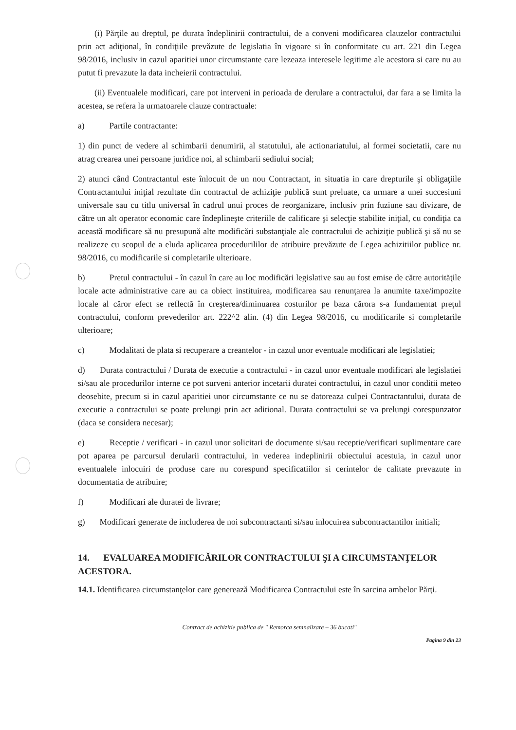(i) Părţile au dreptul, pe durata îndeplinirii contractului, de a conveni modificarea clauzelor contractului prin act adiţional, în condiţiile prevăzute de legislatia în vigoare si în conformitate cu art. 221 din Legea 98/2016, inclusiv in cazul aparitiei unor circumstante care lezeaza interesele legitime ale acestora si care nu au putut fi prevazute la data incheierii contractului.
(ii) Eventualele modificari, care pot interveni in perioada de derulare a contractului, dar fara a se limita la acestea, se refera la urmatoarele clauze contractuale:
a) Partile contractante:
1) din punct de vedere al schimbarii denumirii, al statutului, ale actionariatului, al formei societatii, care nu atrag crearea unei persoane juridice noi, al schimbarii sediului social;
2) atunci când Contractantul este înlocuit de un nou Contractant, in situatia in care drepturile şi obligaţiile Contractantului iniţial rezultate din contractul de achiziţie publică sunt preluate, ca urmare a unei succesiuni universale sau cu titlu universal în cadrul unui proces de reorganizare, inclusiv prin fuziune sau divizare, de către un alt operator economic care îndeplineşte criteriile de calificare şi selecţie stabilite iniţial, cu condiţia ca această modificare să nu presupună alte modificări substanţiale ale contractului de achiziţie publică şi să nu se realizeze cu scopul de a eluda aplicarea procedurililor de atribuire prevăzute de Legea achizitiilor publice nr. 98/2016, cu modificarile si completarile ulterioare.
b) Pretul contractului - în cazul în care au loc modificări legislative sau au fost emise de către autorităţile locale acte administrative care au ca obiect instituirea, modificarea sau renunţarea la anumite taxe/impozite locale al căror efect se reflectă în creşterea/diminuarea costurilor pe baza cărora s-a fundamentat preţul contractului, conform prevederilor art. 222^2 alin. (4) din Legea 98/2016, cu modificarile si completarile ulterioare;
c) Modalitati de plata si recuperare a creantelor - in cazul unor eventuale modificari ale legislatiei;
d) Durata contractului / Durata de executie a contractului - in cazul unor eventuale modificari ale legislatiei si/sau ale procedurilor interne ce pot surveni anterior incetarii duratei contractului, in cazul unor conditii meteo deosebite, precum si in cazul aparitiei unor circumstante ce nu se datoreaza culpei Contractantului, durata de executie a contractului se poate prelungi prin act aditional. Durata contractului se va prelungi corespunzator (daca se considera necesar);
e) Receptie / verificari - in cazul unor solicitari de documente si/sau receptie/verificari suplimentare care pot aparea pe parcursul derularii contractului, in vederea indeplinirii obiectului acestuia, in cazul unor eventualele inlocuiri de produse care nu corespund specificatiilor si cerintelor de calitate prevazute in documentatia de atribuire;
f) Modificari ale duratei de livrare;
g) Modificari generate de includerea de noi subcontractanti si/sau inlocuirea subcontractantilor initiali;
14. EVALUAREA MODIFICĂRILOR CONTRACTULUI ŞI A CIRCUMSTANŢELOR ACESTORA.
14.1. Identificarea circumstanţelor care generează Modificarea Contractului este în sarcina ambelor Părţi.
Contract de achizitie publica de " Remorca semnalizare – 36 bucati"
Pagina 9 din 23